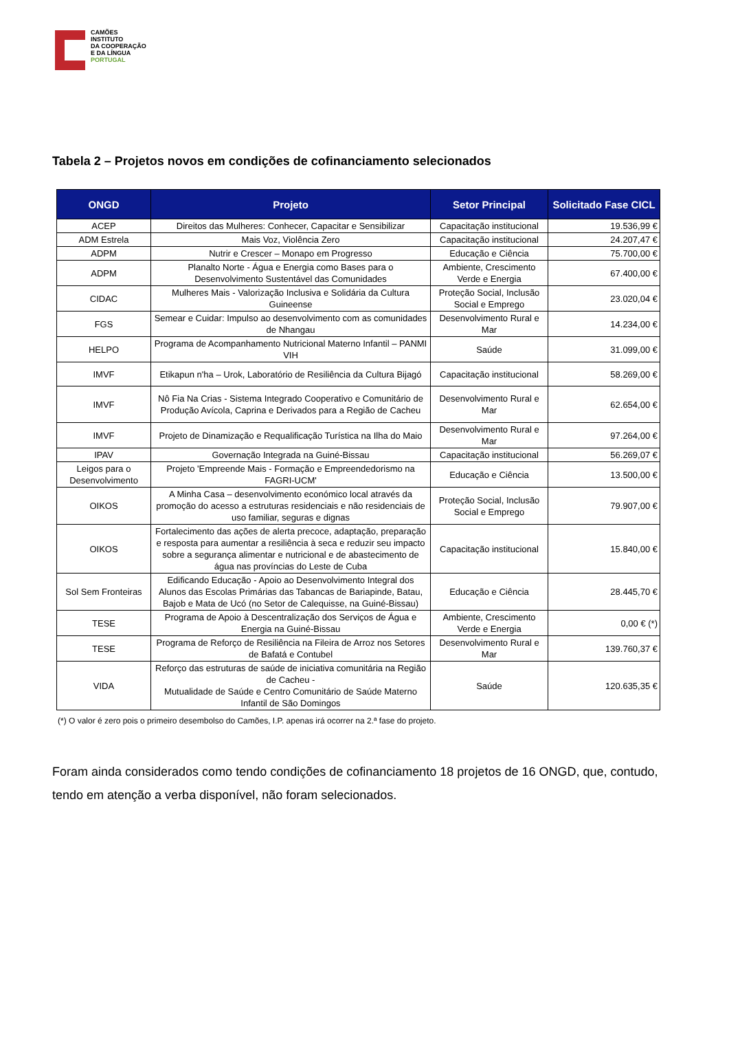CAMÕES
INSTITUTO
DA COOPERAÇÃO
E DA LÍNGUA
PORTUGAL
Tabela 2 – Projetos novos em condições de cofinanciamento selecionados
| ONGD | Projeto | Setor Principal | Solicitado Fase CICL |
| --- | --- | --- | --- |
| ACEP | Direitos das Mulheres: Conhecer, Capacitar e Sensibilizar | Capacitação institucional | 19.536,99 € |
| ADM Estrela | Mais Voz, Violência Zero | Capacitação institucional | 24.207,47 € |
| ADPM | Nutrir e Crescer – Monapo em Progresso | Educação e Ciência | 75.700,00 € |
| ADPM | Planalto Norte - Água e Energia como Bases para o Desenvolvimento Sustentável das Comunidades | Ambiente, Crescimento Verde e Energia | 67.400,00 € |
| CIDAC | Mulheres Mais - Valorização Inclusiva e Solidária da Cultura Guineense | Proteção Social, Inclusão Social e Emprego | 23.020,04 € |
| FGS | Semear e Cuidar: Impulso ao desenvolvimento com as comunidades de Nhangau | Desenvolvimento Rural e Mar | 14.234,00 € |
| HELPO | Programa de Acompanhamento Nutricional Materno Infantil – PANMI VIH | Saúde | 31.099,00 € |
| IMVF | Etikapun n'ha – Urok, Laboratório de Resiliência da Cultura Bijagó | Capacitação institucional | 58.269,00 € |
| IMVF | Nô Fia Na Crias - Sistema Integrado Cooperativo e Comunitário de Produção Avícola, Caprina e Derivados para a Região de Cacheu | Desenvolvimento Rural e Mar | 62.654,00 € |
| IMVF | Projeto de Dinamização e Requalificação Turística na Ilha do Maio | Desenvolvimento Rural e Mar | 97.264,00 € |
| IPAV | Governação Integrada na Guiné-Bissau | Capacitação institucional | 56.269,07 € |
| Leigos para o Desenvolvimento | Projeto 'Empreende Mais - Formação e Empreendedorismo na FAGRI-UCM' | Educação e Ciência | 13.500,00 € |
| OIKOS | A Minha Casa – desenvolvimento económico local através da promoção do acesso a estruturas residenciais e não residenciais de uso familiar, seguras e dignas | Proteção Social, Inclusão Social e Emprego | 79.907,00 € |
| OIKOS | Fortalecimento das ações de alerta precoce, adaptação, preparação e resposta para aumentar a resiliência à seca e reduzir seu impacto sobre a segurança alimentar e nutricional e de abastecimento de água nas províncias do Leste de Cuba | Capacitação institucional | 15.840,00 € |
| Sol Sem Fronteiras | Edificando Educação - Apoio ao Desenvolvimento Integral dos Alunos das Escolas Primárias das Tabancas de Bariapinde, Batau, Bajob e Mata de Ucó (no Setor de Calequisse, na Guiné-Bissau) | Educação e Ciência | 28.445,70 € |
| TESE | Programa de Apoio à Descentralização dos Serviços de Água e Energia na Guiné-Bissau | Ambiente, Crescimento Verde e Energia | 0,00 € (*) |
| TESE | Programa de Reforço de Resiliência na Fileira de Arroz nos Setores de Bafatá e Contubel | Desenvolvimento Rural e Mar | 139.760,37 € |
| VIDA | Reforço das estruturas de saúde de iniciativa comunitária na Região de Cacheu - Mutualidade de Saúde e Centro Comunitário de Saúde Materno Infantil de São Domingos | Saúde | 120.635,35 € |
(*) O valor é zero pois o primeiro desembolso do Camões, I.P. apenas irá ocorrer na 2.ª fase do projeto.
Foram ainda considerados como tendo condições de cofinanciamento 18 projetos de 16 ONGD, que, contudo, tendo em atenção a verba disponível, não foram selecionados.